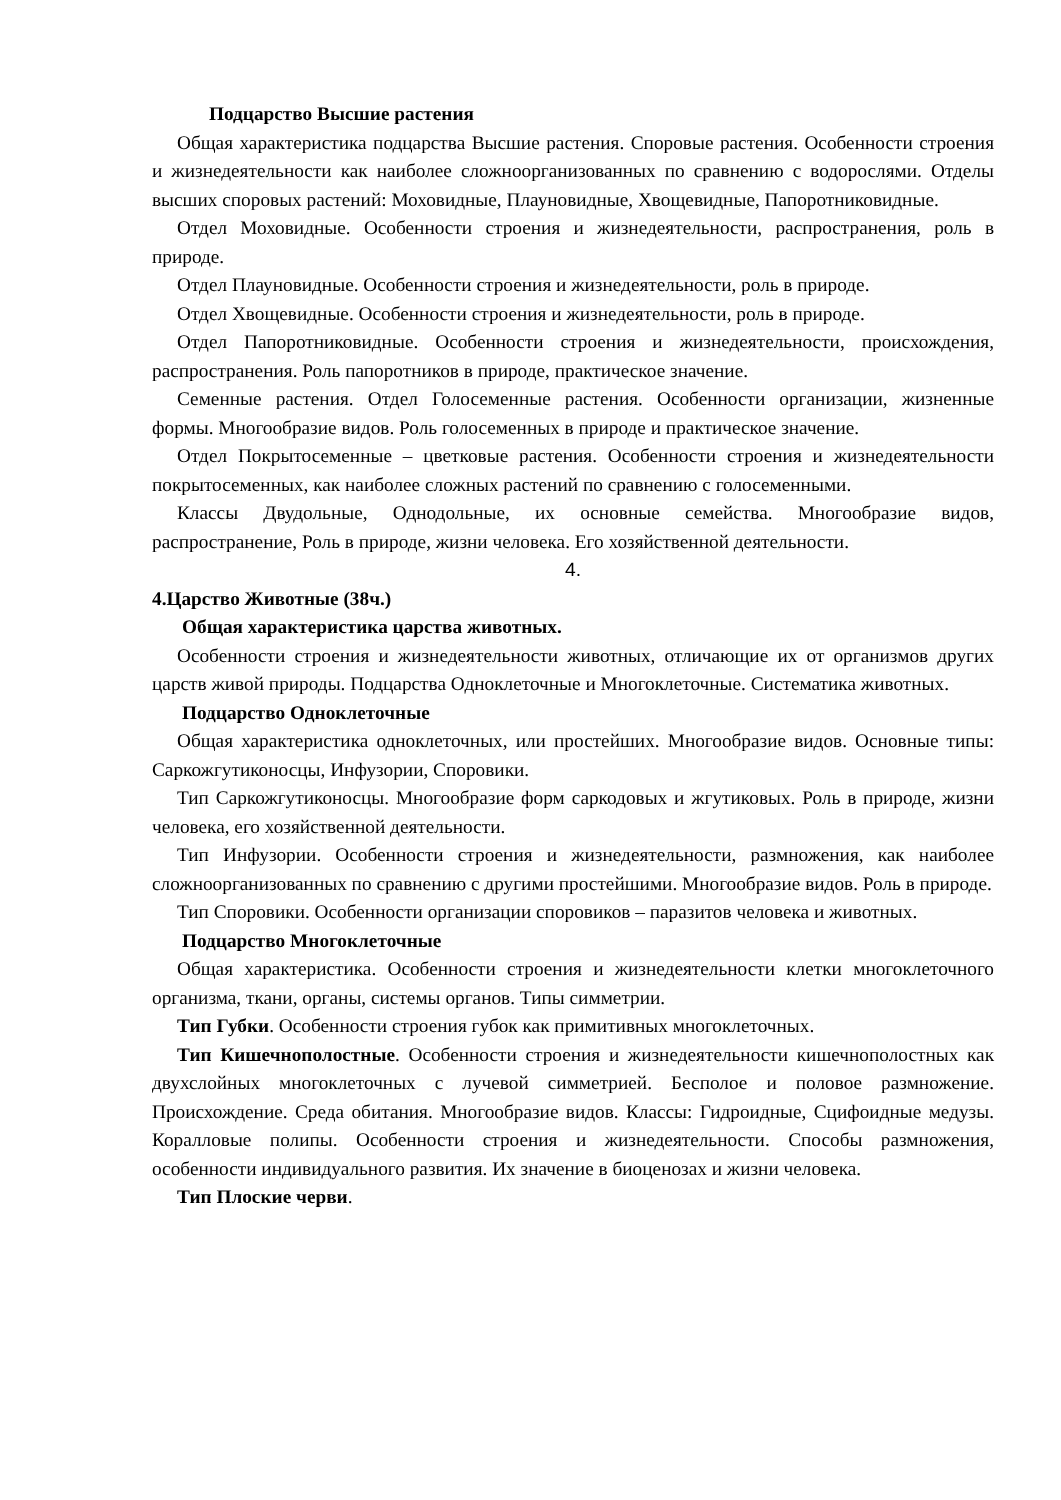Подцарство Высшие растения
Общая характеристика подцарства Высшие растения. Споровые растения. Особенности строения и жизнедеятельности как наиболее сложноорганизованных по сравнению с водорослями. Отделы высших споровых растений: Моховидные, Плауновидные, Хвощевидные, Папоротниковидные.
Отдел Моховидные. Особенности строения и жизнедеятельности, распространения, роль в природе.
Отдел Плауновидные. Особенности строения и жизнедеятельности, роль в природе.
Отдел Хвощевидные. Особенности строения и жизнедеятельности, роль в природе.
Отдел Папоротниковидные. Особенности строения и жизнедеятельности, происхождения, распространения. Роль папоротников в природе, практическое значение.
Семенные растения. Отдел Голосеменные растения. Особенности организации, жизненные формы. Многообразие видов. Роль голосеменных в природе и практическое значение.
Отдел Покрытосеменные – цветковые растения. Особенности строения и жизнедеятельности покрытосеменных, как наиболее сложных растений по сравнению с голосеменными.
Классы Двудольные, Однодольные, их основные семейства. Многообразие видов, распространение, Роль в природе, жизни человека. Его хозяйственной деятельности.
4.
4.Царство Животные (38ч.)
Общая характеристика царства животных.
Особенности строения и жизнедеятельности животных, отличающие их от организмов других царств живой природы. Подцарства Одноклеточные и Многоклеточные. Систематика животных.
Подцарство Одноклеточные
Общая характеристика одноклеточных, или простейших. Многообразие видов. Основные типы: Саркожгутиконосцы, Инфузории, Споровики.
Тип Саркожгутиконосцы. Многообразие форм саркодовых и жгутиковых. Роль в природе, жизни человека, его хозяйственной деятельности.
Тип Инфузории. Особенности строения и жизнедеятельности, размножения, как наиболее сложноорганизованных по сравнению с другими простейшими. Многообразие видов. Роль в природе.
Тип Споровики. Особенности организации споровиков – паразитов человека и животных.
Подцарство Многоклеточные
Общая характеристика. Особенности строения и жизнедеятельности клетки многоклеточного организма, ткани, органы, системы органов. Типы симметрии.
Тип Губки. Особенности строения губок как примитивных многоклеточных.
Тип Кишечнополостные. Особенности строения и жизнедеятельности кишечнополостных как двухслойных многоклеточных с лучевой симметрией. Бесполое и половое размножение. Происхождение. Среда обитания. Многообразие видов. Классы: Гидроидные, Сцифоидные медузы. Коралловые полипы. Особенности строения и жизнедеятельности. Способы размножения, особенности индивидуального развития. Их значение в биоценозах и жизни человека.
Тип Плоские черви.